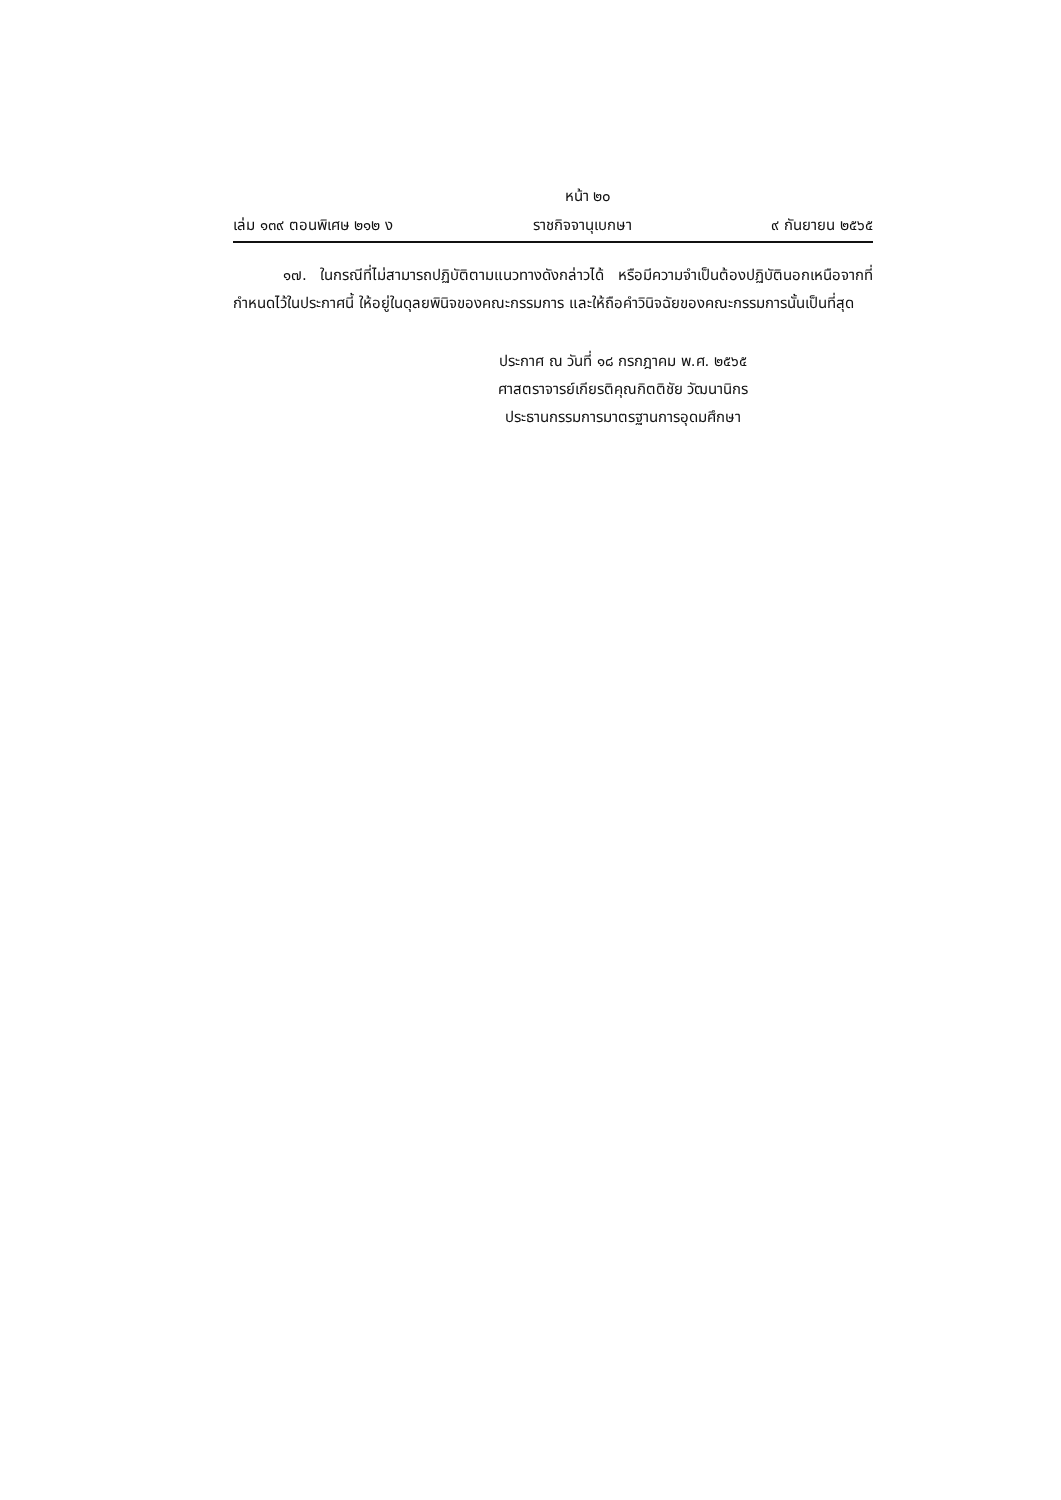หน้า ๒๐
เล่ม ๑๓๙ ตอนพิเศษ ๒๑๒ ง ราชกิจจานุเบกษา ๙ กันยายน ๒๕๖๕
๑๗. ในกรณีที่ไม่สามารถปฏิบัติตามแนวทางดังกล่าวได้ หรือมีความจำเป็นต้องปฏิบัตินอกเหนือจากที่กำหนดไว้ในประกาศนี้ ให้อยู่ในดุลยพินิจของคณะกรรมการ และให้ถือคำวินิจฉัยของคณะกรรมการนั้นเป็นที่สุด
ประกาศ ณ วันที่ ๑๘ กรกฎาคม พ.ศ. ๒๕๖๕
ศาสตราจารย์เกียรติคุณกิตติชัย วัฒนานิกร
ประธานกรรมการมาตรฐานการอุดมศึกษา